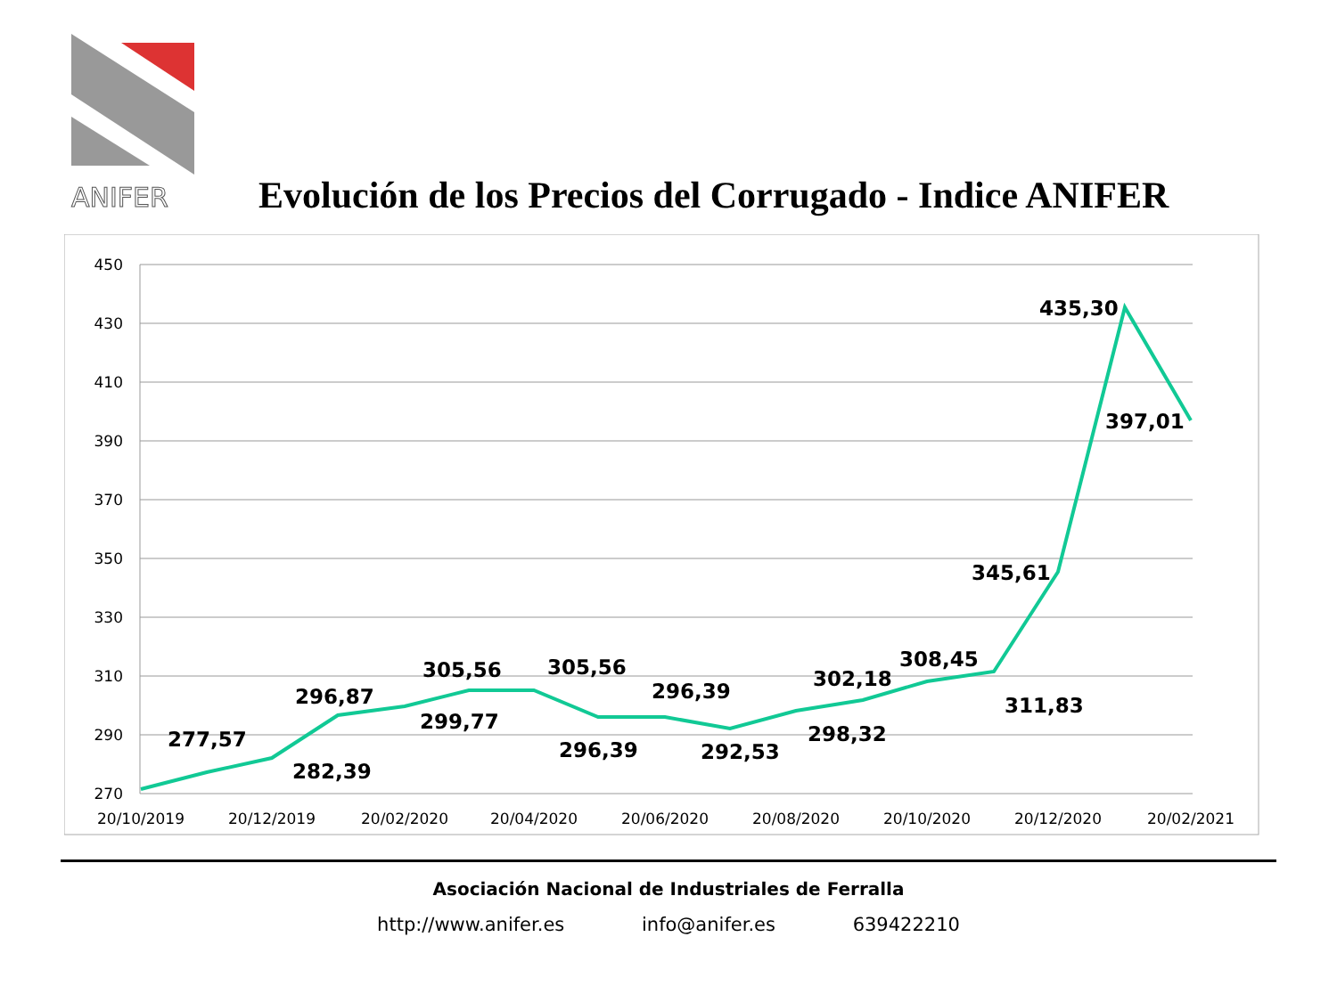ANIFER
Evolución de los Precios del Corrugado - Indice ANIFER
450
430
410
390
370
350
330
310
290
270
20/10/2019
20/12/2019
20/02/2020
20/04/2020
20/06/2020
20/08/2020
20/10/2020
20/12/2020
20/02/2021
277,57
282,39
296,87
299,77
305,56
305,56
296,39
296,39
292,53
298,32
302,18
308,45
311,83
345,61
435,30
397,01
Asociación Nacional de Industriales de Ferralla
http://www.anifer.es info@anifer.es 639422210